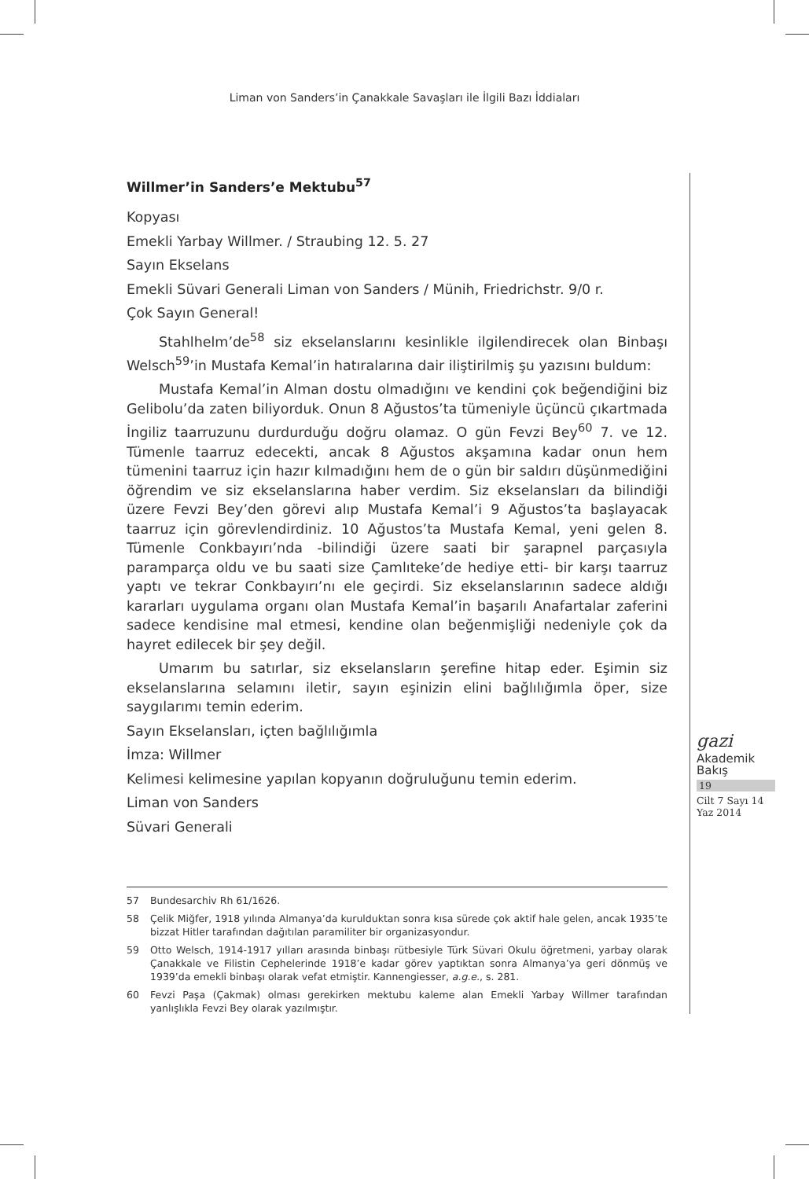Liman von Sanders’in Çanakkale Savaşları ile İlgili Bazı İddiaları
Willmer’in Sanders’e Mektubu<sup>57</sup>
Kopyası
Emekli Yarbay Willmer. / Straubing 12. 5. 27
Sayın Ekselans
Emekli Süvari Generali Liman von Sanders / Münih, Friedrichstr. 9/0 r.
Çok Sayın General!
Stahlhelm’de<sup>58</sup> siz ekselanslarını kesinlikle ilgilendirecek olan Binbaşı Welsch<sup>59</sup>’in Mustafa Kemal’in hatıralarına dair iliştirilmiş şu yazısını buldum:
Mustafa Kemal’in Alman dostu olmadığını ve kendini çok beğendiğini biz Gelibolu’da zaten biliyorduk. Onun 8 Ağustos’ta tümeniyle üçüncü çıkartmada İngiliz taarruzunu durdurduğu doğru olamaz. O gün Fevzi Bey<sup>60</sup> 7. ve 12. Tümenle taarruz edecekti, ancak 8 Ağustos akşamına kadar onun hem tümenini taarruz için hazır kılmadığını hem de o gün bir saldırı düşünmediğini öğrendim ve siz ekselanslarına haber verdim. Siz ekselansları da bilindiği üzere Fevzi Bey’den görevi alıp Mustafa Kemal’i 9 Ağustos’ta başlayacak taarruz için görevlendirdiniz. 10 Ağustos’ta Mustafa Kemal, yeni gelen 8. Tümenle Conkbayırı’nda -bilindiği üzere saati bir şarapnel parçasıyla paramparça oldu ve bu saati size Çamlıteke’de hediye etti- bir karşı taarruz yaptı ve tekrar Conkbayırı’nı ele geçirdi. Siz ekselanslarının sadece aldığı kararları uygulama organı olan Mustafa Kemal’in başarılı Anafartalar zaferini sadece kendisine mal etmesi, kendine olan beğenmişliği nedeniyle çok da hayret edilecek bir şey değil.
Umarım bu satırlar, siz ekselansların şerefine hitap eder. Eşimin siz ekselanslarına selamını iletir, sayın eşinizin elini bağlılığımla öper, size saygılarımı temin ederim.
Sayın Ekselansları, içten bağlılığımla
İmza: Willmer
Kelimesi kelimesine yapılan kopyanın doğruluğunu temin ederim.
Liman von Sanders
Süvari Generali
57 Bundesarchiv Rh 61/1626.
58 Çelik Miğfer, 1918 yılında Almanya’da kurulduktan sonra kısa sürede çok aktif hale gelen, ancak 1935’te bizzat Hitler tarafından dağıtılan paramiliter bir organizasyondur.
59 Otto Welsch, 1914-1917 yılları arasında binbaşı rütbesiyle Türk Süvari Okulu öğretmeni, yarbay olarak Çanakkale ve Filistin Cephelerinde 1918’e kadar görev yaptıktan sonra Almanya’ya geri dönmüş ve 1939’da emekli binbaşı olarak vefat etmiştir. Kannengiesser, a.g.e., s. 281.
60 Fevzi Paşa (Çakmak) olması gerekirken mektubu kaleme alan Emekli Yarbay Willmer tarafından yanlışlıkla Fevzi Bey olarak yazılmıştır.
gazi
Akademik
Bakış
19
Cilt 7 Sayı 14
Yaz 2014